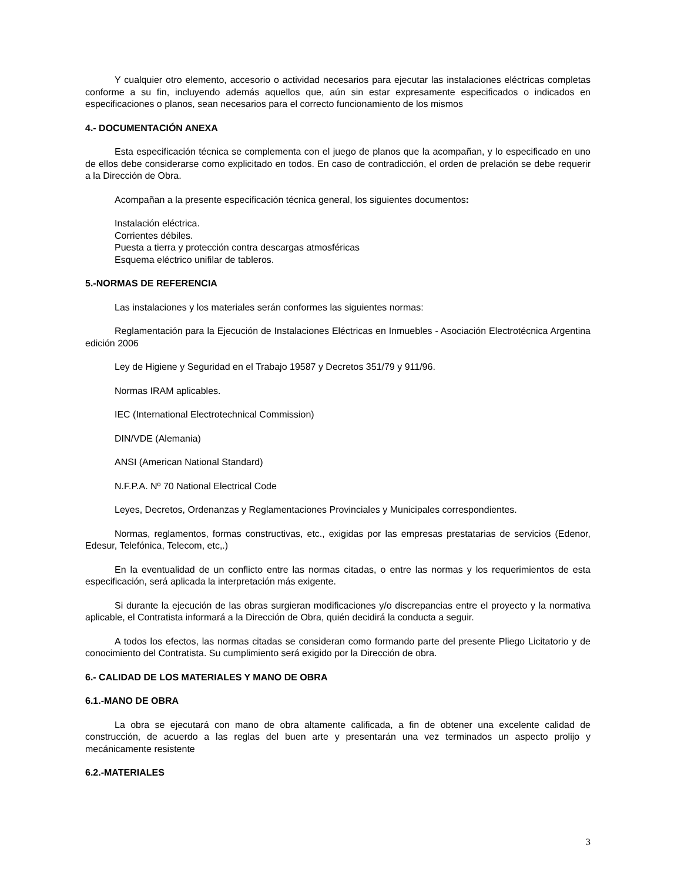Y cualquier otro elemento, accesorio o actividad necesarios para ejecutar las instalaciones eléctricas completas conforme a su fin, incluyendo además aquellos que, aún sin estar expresamente especificados o indicados en especificaciones o planos, sean necesarios para el correcto funcionamiento de los mismos
4.- DOCUMENTACIÓN ANEXA
Esta especificación técnica se complementa con el juego de planos que la acompañan, y lo especificado en uno de ellos debe considerarse como explicitado en todos. En caso de contradicción, el orden de prelación se debe requerir a la Dirección de Obra.
Acompañan a la presente especificación técnica general, los siguientes documentos:
Instalación eléctrica.
Corrientes débiles.
Puesta a tierra y protección contra descargas atmosféricas
Esquema eléctrico unifilar de tableros.
5.-NORMAS DE REFERENCIA
Las instalaciones y los materiales serán conformes las siguientes normas:
Reglamentación para la Ejecución de Instalaciones Eléctricas en Inmuebles - Asociación Electrotécnica Argentina edición 2006
Ley de Higiene y Seguridad en el Trabajo 19587 y Decretos 351/79 y 911/96.
Normas IRAM aplicables.
IEC (International Electrotechnical Commission)
DIN/VDE (Alemania)
ANSI (American National Standard)
N.F.P.A. Nº 70 National Electrical Code
Leyes, Decretos, Ordenanzas y Reglamentaciones Provinciales y Municipales correspondientes.
Normas, reglamentos, formas constructivas, etc., exigidas por las empresas prestatarias de servicios (Edenor, Edesur, Telefónica, Telecom, etc,.)
En la eventualidad de un conflicto entre las normas citadas, o entre las normas y los requerimientos de esta especificación, será aplicada la interpretación más exigente.
Si durante la ejecución de las obras surgieran modificaciones y/o discrepancias entre el proyecto y la normativa aplicable, el Contratista informará a la Dirección de Obra, quién decidirá la conducta a seguir.
A todos los efectos, las normas citadas se consideran como formando parte del presente Pliego Licitatorio y de conocimiento del Contratista. Su cumplimiento será exigido por la Dirección de obra.
6.- CALIDAD DE LOS MATERIALES Y MANO DE OBRA
6.1.-MANO DE OBRA
La obra se ejecutará con mano de obra altamente calificada, a fin de obtener una excelente calidad de construcción, de acuerdo a las reglas del buen arte y presentarán una vez terminados un aspecto prolijo y mecánicamente resistente
6.2.-MATERIALES
3